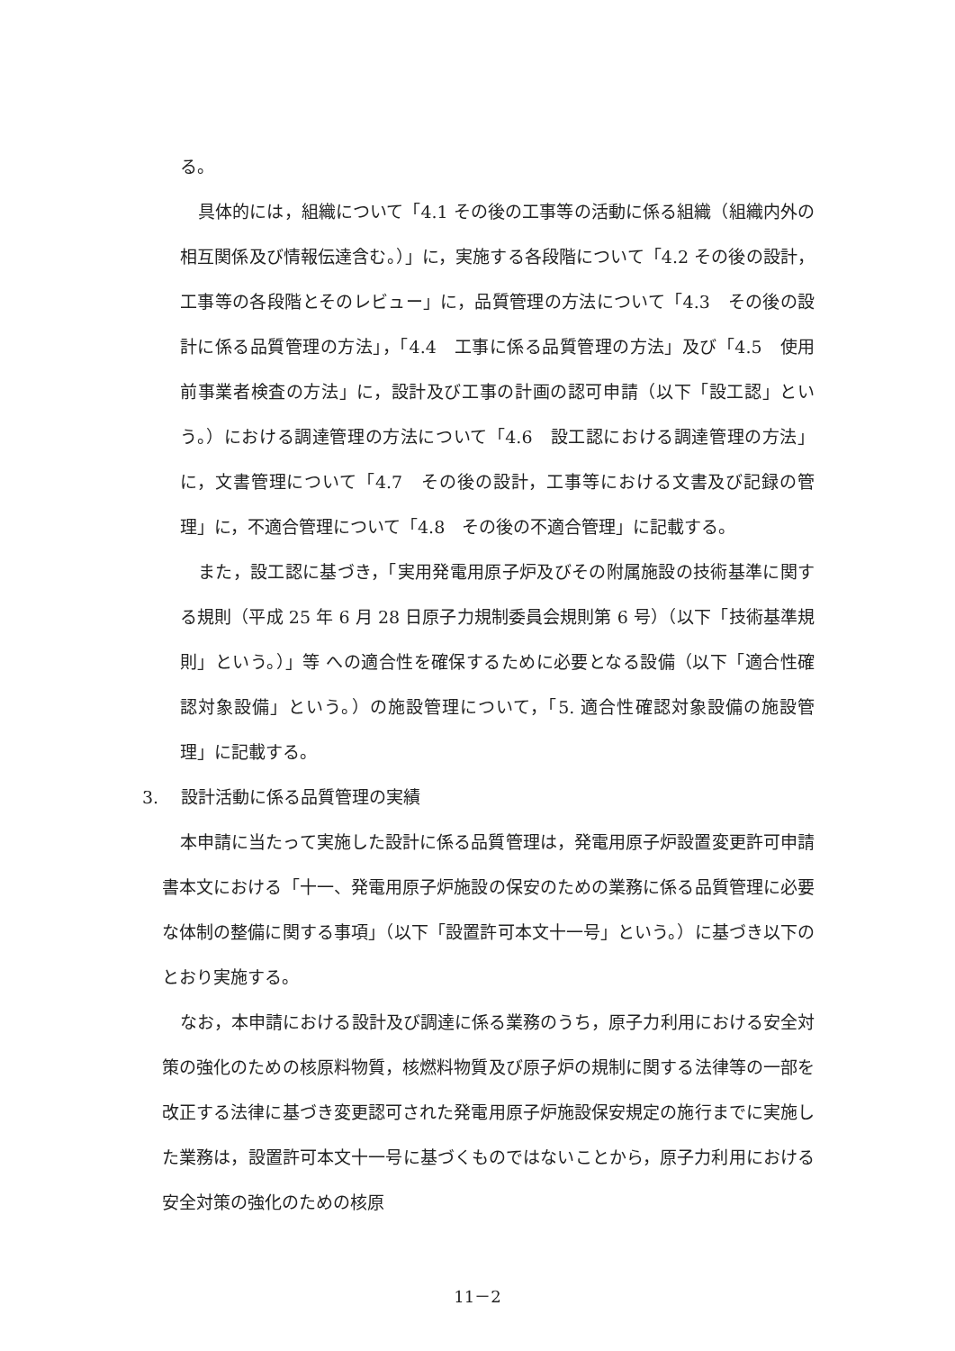る。
具体的には，組織について「4.1 その後の工事等の活動に係る組織（組織内外の相互関係及び情報伝達含む。）」に，実施する各段階について「4.2 その後の設計，工事等の各段階とそのレビュー」に，品質管理の方法について「4.3　その後の設計に係る品質管理の方法」，「4.4　工事に係る品質管理の方法」及び「4.5　使用前事業者検査の方法」に，設計及び工事の計画の認可申請（以下「設工認」という。）における調達管理の方法について「4.6　設工認における調達管理の方法」に，文書管理について「4.7　その後の設計，工事等における文書及び記録の管理」に，不適合管理について「4.8　その後の不適合管理」に記載する。
また，設工認に基づき，「実用発電用原子炉及びその附属施設の技術基準に関する規則（平成 25 年 6 月 28 日原子力規制委員会規則第 6 号）（以下「技術基準規則」という。）」等 への適合性を確保するために必要となる設備（以下「適合性確認対象設備」という。）の施設管理について，「5. 適合性確認対象設備の施設管理」に記載する。
3.　 設計活動に係る品質管理の実績
本申請に当たって実施した設計に係る品質管理は，発電用原子炉設置変更許可申請書本文における「十一、発電用原子炉施設の保安のための業務に係る品質管理に必要な体制の整備に関する事項」（以下「設置許可本文十一号」という。）に基づき以下のとおり実施する。
なお，本申請における設計及び調達に係る業務のうち，原子力利用における安全対策の強化のための核原料物質，核燃料物質及び原子炉の規制に関する法律等の一部を改正する法律に基づき変更認可された発電用原子炉施設保安規定の施行までに実施した業務は，設置許可本文十一号に基づくものではないことから，原子力利用における安全対策の強化のための核原
11－2